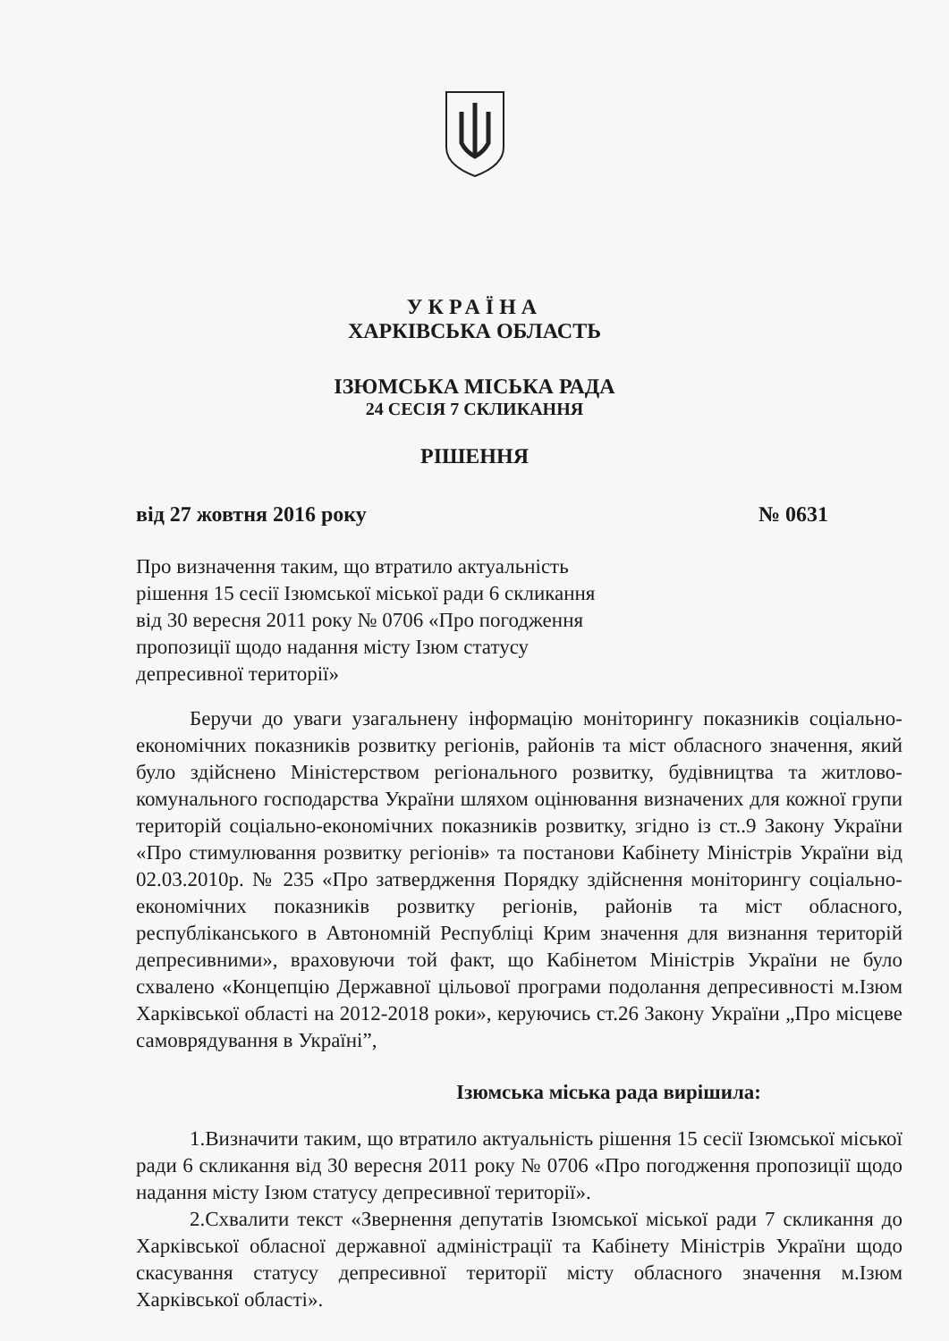УКРАЇНА
ХАРКІВСЬКА ОБЛАСТЬ
ІЗЮМСЬКА МІСЬКА РАДА
24 СЕСІЯ 7 СКЛИКАННЯ
РІШЕННЯ
від 27 жовтня 2016 року № 0631
Про визначення таким, що втратило актуальність
рішення 15 сесії Ізюмської міської ради 6 скликання
від 30 вересня 2011 року № 0706 «Про погодження
пропозиції щодо надання місту Ізюм статусу
депресивної території»
Беручи до уваги узагальнену інформацію моніторингу показників соціально-економічних показників розвитку регіонів, районів та міст обласного значення, який було здійснено Міністерством регіонального розвитку, будівництва та житлово-комунального господарства України шляхом оцінювання визначених для кожної групи територій соціально-економічних показників розвитку, згідно із ст..9 Закону України «Про стимулювання розвитку регіонів» та постанови Кабінету Міністрів України від 02.03.2010р. № 235 «Про затвердження Порядку здійснення моніторингу соціально-економічних показників розвитку регіонів, районів та міст обласного, республіканського в Автономній Республіці Крим значення для визнання територій депресивними», враховуючи той факт, що Кабінетом Міністрів України не було схвалено «Концепцію Державної цільової програми подолання депресивності м.Ізюм Харківської області на 2012-2018 роки», керуючись ст.26 Закону України „Про місцеве самоврядування в Україні”,
Ізюмська міська рада вирішила:
1.Визначити таким, що втратило актуальність рішення 15 сесії Ізюмської міської ради 6 скликання від 30 вересня 2011 року № 0706 «Про погодження пропозиції щодо надання місту Ізюм статусу депресивної території».
2.Схвалити текст «Звернення депутатів Ізюмської міської ради 7 скликання до Харківської обласної державної адміністрації та Кабінету Міністрів України щодо скасування статусу депресивної території місту обласного значення м.Ізюм Харківської області».